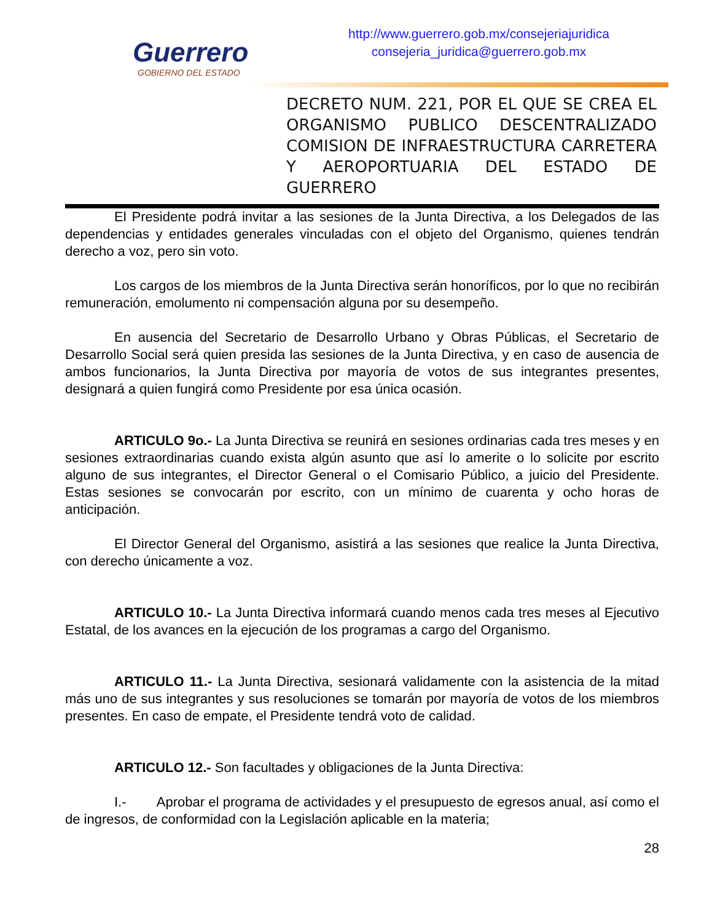Guerrero
GOBIERNO DEL ESTADO
http://www.guerrero.gob.mx/consejeriajuridica
consejeria_juridica@guerrero.gob.mx
DECRETO NUM. 221, POR EL QUE SE CREA EL ORGANISMO PUBLICO DESCENTRALIZADO COMISION DE INFRAESTRUCTURA CARRETERA Y AEROPORTUARIA DEL ESTADO DE GUERRERO
El Presidente podrá invitar a las sesiones de la Junta Directiva, a los Delegados de las dependencias y entidades generales vinculadas con el objeto del Organismo, quienes tendrán derecho a voz, pero sin voto.
Los cargos de los miembros de la Junta Directiva serán honoríficos, por lo que no recibirán remuneración, emolumento ni compensación alguna por su desempeño.
En ausencia del Secretario de Desarrollo Urbano y Obras Públicas, el Secretario de Desarrollo Social será quien presida las sesiones de la Junta Directiva, y en caso de ausencia de ambos funcionarios, la Junta Directiva por mayoría de votos de sus integrantes presentes, designará a quien fungirá como Presidente por esa única ocasión.
ARTICULO 9o.- La Junta Directiva se reunirá en sesiones ordinarias cada tres meses y en sesiones extraordinarias cuando exista algún asunto que así lo amerite o lo solicite por escrito alguno de sus integrantes, el Director General o el Comisario Público, a juicio del Presidente. Estas sesiones se convocarán por escrito, con un mínimo de cuarenta y ocho horas de anticipación.
El Director General del Organismo, asistirá a las sesiones que realice la Junta Directiva, con derecho únicamente a voz.
ARTICULO 10.- La Junta Directiva informará cuando menos cada tres meses al Ejecutivo Estatal, de los avances en la ejecución de los programas a cargo del Organismo.
ARTICULO 11.- La Junta Directiva, sesionará validamente con la asistencia de la mitad más uno de sus integrantes y sus resoluciones se tomarán por mayoría de votos de los miembros presentes. En caso de empate, el Presidente tendrá voto de calidad.
ARTICULO 12.- Son facultades y obligaciones de la Junta Directiva:
I.- Aprobar el programa de actividades y el presupuesto de egresos anual, así como el de ingresos, de conformidad con la Legislación aplicable en la materia;
28